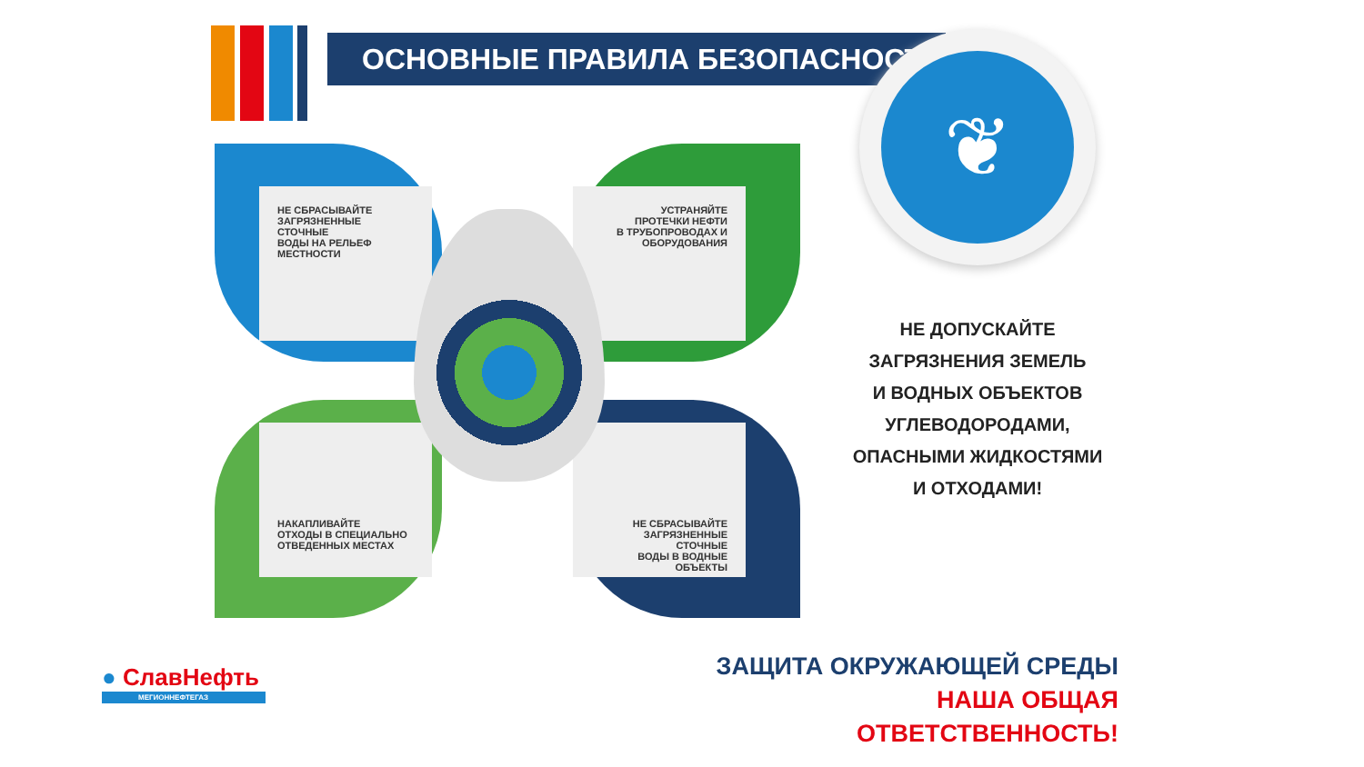ОСНОВНЫЕ ПРАВИЛА БЕЗОПАСНОСТИ ❦
НЕ СБРАСЫВАЙТЕ
ЗАГРЯЗНЕННЫЕ СТОЧНЫЕ
ВОДЫ НА РЕЛЬЕФ
МЕСТНОСТИ
УСТРАНЯЙТЕ
ПРОТЕЧКИ НЕФТИ
В ТРУБОПРОВОДАХ И
ОБОРУДОВАНИЯ
НАКАПЛИВАЙТЕ
ОТХОДЫ В СПЕЦИАЛЬНО
ОТВЕДЕННЫХ МЕСТАХ
НЕ СБРАСЫВАЙТЕ
ЗАГРЯЗНЕННЫЕ СТОЧНЫЕ
ВОДЫ В ВОДНЫЕ ОБЪЕКТЫ
НЕ ДОПУСКАЙТЕ
ЗАГРЯЗНЕНИЯ ЗЕМЕЛЬ
И ВОДНЫХ ОБЪЕКТОВ
УГЛЕВОДОРОДАМИ,
ОПАСНЫМИ ЖИДКОСТЯМИ
И ОТХОДАМИ!
ЗАЩИТА ОКРУЖАЮЩЕЙ СРЕДЫ
НАША ОБЩАЯ ОТВЕТСТВЕННОСТЬ!
● СлавНефть
МЕГИОННЕФТЕГАЗ